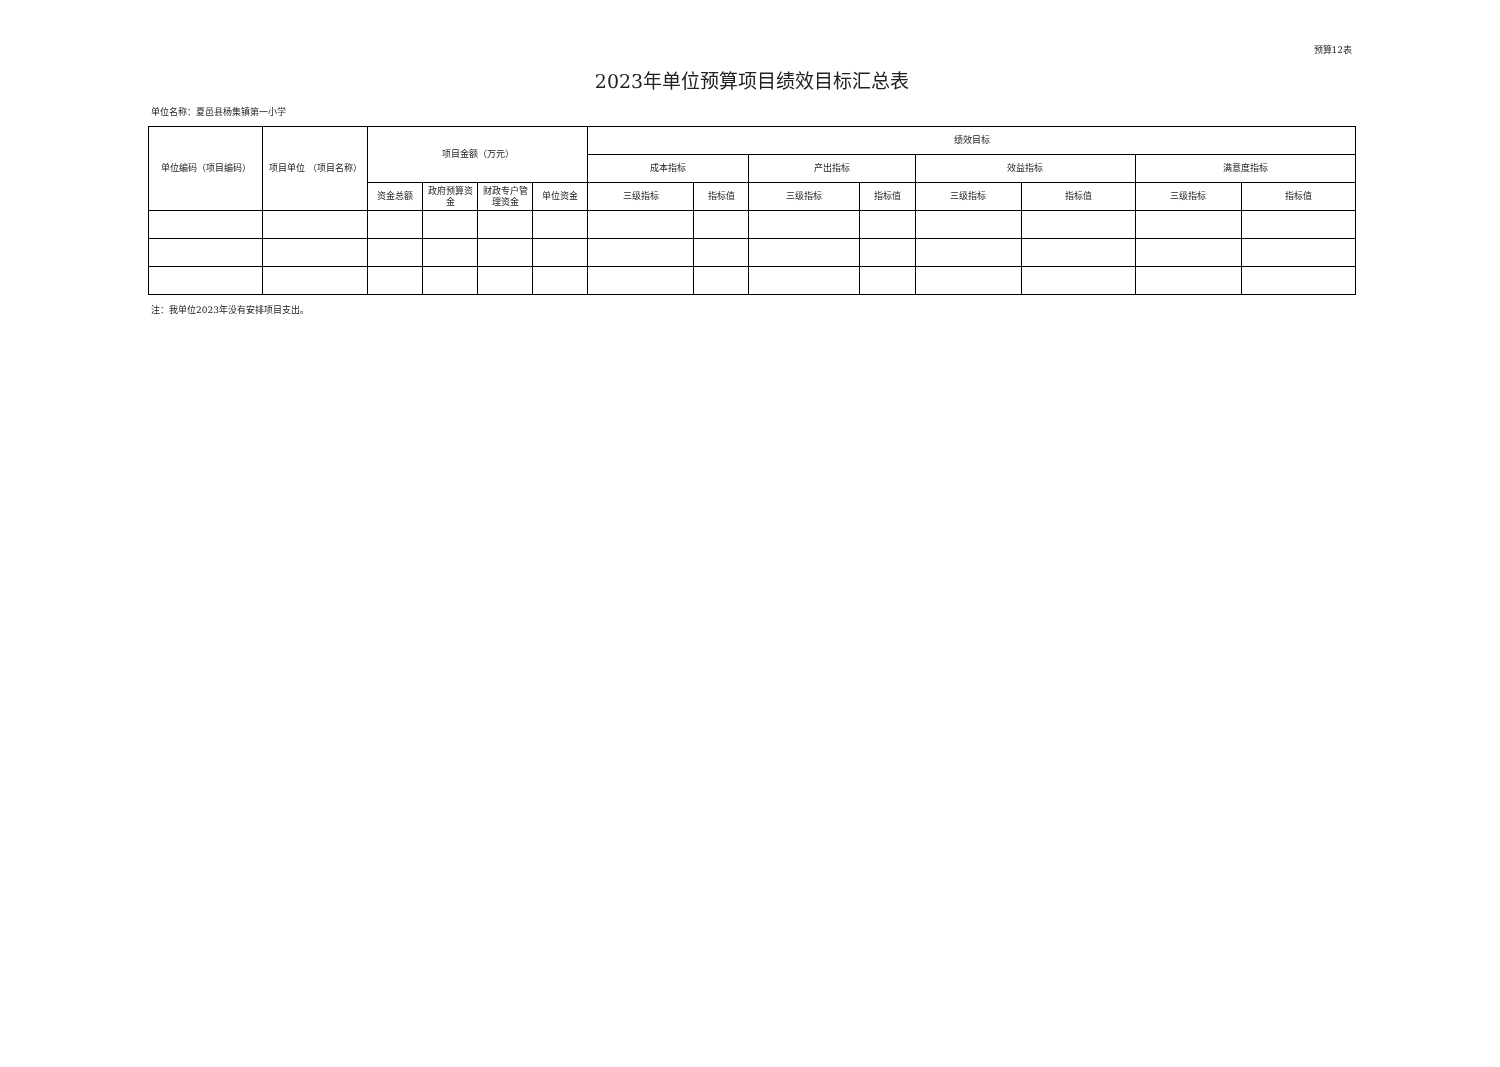预算12表
2023年单位预算项目绩效目标汇总表
单位名称：夏邑县杨集镇第一小学
| 单位编码（项目编码） | 项目单位 （项目名称） | 项目金额（万元） | | | | 绩效目标 | | | | | | | |
| --- | --- | --- | --- | --- | --- | --- | --- | --- | --- | --- | --- | --- | --- |
| | | | | | | 成本指标 | | 产出指标 | | 效益指标 | | 满意度指标 | |
| | | 资金总额 | 政府预算资金 | 财政专户管理资金 | 单位资金 | 三级指标 | 指标值 | 三级指标 | 指标值 | 三级指标 | 指标值 | 三级指标 | 指标值 |
注：我单位2023年没有安排项目支出。